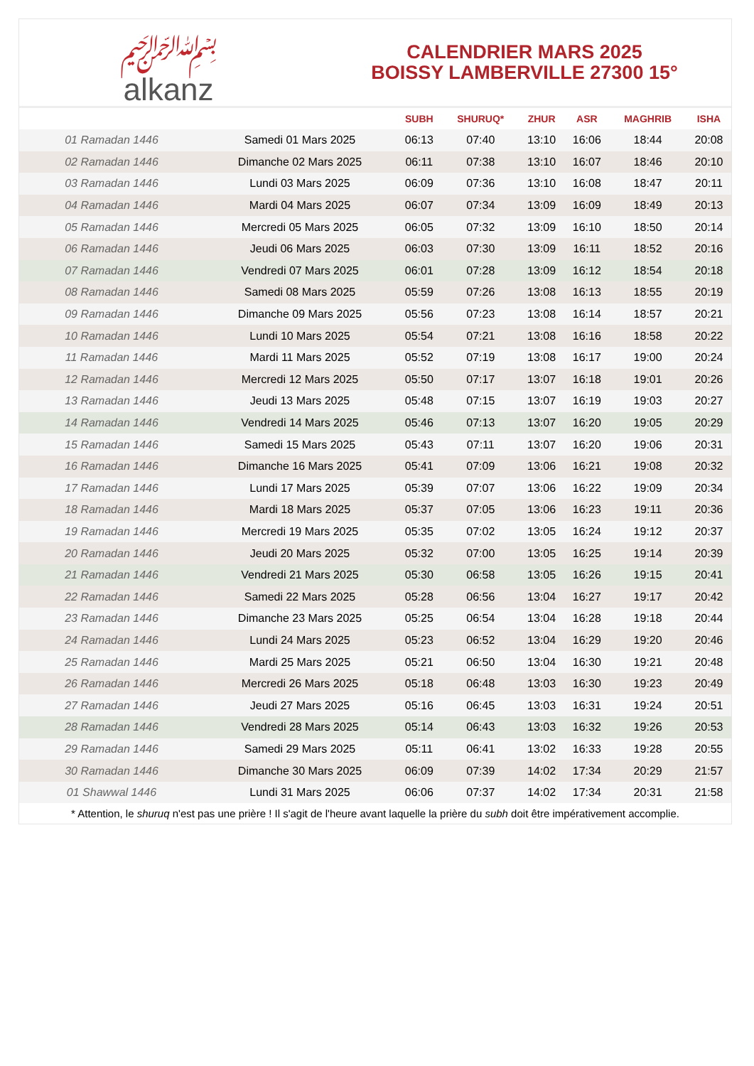﷽
alkanz
CALENDRIER MARS 2025
BOISSY LAMBERVILLE 27300 15°
| | | SUBH | SHURUQ* | ZHUR | ASR | MAGHRIB | ISHA |
| --- | --- | --- | --- | --- | --- | --- | --- |
| 01 Ramadan 1446 | Samedi 01 Mars 2025 | 06:13 | 07:40 | 13:10 | 16:06 | 18:44 | 20:08 |
| 02 Ramadan 1446 | Dimanche 02 Mars 2025 | 06:11 | 07:38 | 13:10 | 16:07 | 18:46 | 20:10 |
| 03 Ramadan 1446 | Lundi 03 Mars 2025 | 06:09 | 07:36 | 13:10 | 16:08 | 18:47 | 20:11 |
| 04 Ramadan 1446 | Mardi 04 Mars 2025 | 06:07 | 07:34 | 13:09 | 16:09 | 18:49 | 20:13 |
| 05 Ramadan 1446 | Mercredi 05 Mars 2025 | 06:05 | 07:32 | 13:09 | 16:10 | 18:50 | 20:14 |
| 06 Ramadan 1446 | Jeudi 06 Mars 2025 | 06:03 | 07:30 | 13:09 | 16:11 | 18:52 | 20:16 |
| 07 Ramadan 1446 | Vendredi 07 Mars 2025 | 06:01 | 07:28 | 13:09 | 16:12 | 18:54 | 20:18 |
| 08 Ramadan 1446 | Samedi 08 Mars 2025 | 05:59 | 07:26 | 13:08 | 16:13 | 18:55 | 20:19 |
| 09 Ramadan 1446 | Dimanche 09 Mars 2025 | 05:56 | 07:23 | 13:08 | 16:14 | 18:57 | 20:21 |
| 10 Ramadan 1446 | Lundi 10 Mars 2025 | 05:54 | 07:21 | 13:08 | 16:16 | 18:58 | 20:22 |
| 11 Ramadan 1446 | Mardi 11 Mars 2025 | 05:52 | 07:19 | 13:08 | 16:17 | 19:00 | 20:24 |
| 12 Ramadan 1446 | Mercredi 12 Mars 2025 | 05:50 | 07:17 | 13:07 | 16:18 | 19:01 | 20:26 |
| 13 Ramadan 1446 | Jeudi 13 Mars 2025 | 05:48 | 07:15 | 13:07 | 16:19 | 19:03 | 20:27 |
| 14 Ramadan 1446 | Vendredi 14 Mars 2025 | 05:46 | 07:13 | 13:07 | 16:20 | 19:05 | 20:29 |
| 15 Ramadan 1446 | Samedi 15 Mars 2025 | 05:43 | 07:11 | 13:07 | 16:20 | 19:06 | 20:31 |
| 16 Ramadan 1446 | Dimanche 16 Mars 2025 | 05:41 | 07:09 | 13:06 | 16:21 | 19:08 | 20:32 |
| 17 Ramadan 1446 | Lundi 17 Mars 2025 | 05:39 | 07:07 | 13:06 | 16:22 | 19:09 | 20:34 |
| 18 Ramadan 1446 | Mardi 18 Mars 2025 | 05:37 | 07:05 | 13:06 | 16:23 | 19:11 | 20:36 |
| 19 Ramadan 1446 | Mercredi 19 Mars 2025 | 05:35 | 07:02 | 13:05 | 16:24 | 19:12 | 20:37 |
| 20 Ramadan 1446 | Jeudi 20 Mars 2025 | 05:32 | 07:00 | 13:05 | 16:25 | 19:14 | 20:39 |
| 21 Ramadan 1446 | Vendredi 21 Mars 2025 | 05:30 | 06:58 | 13:05 | 16:26 | 19:15 | 20:41 |
| 22 Ramadan 1446 | Samedi 22 Mars 2025 | 05:28 | 06:56 | 13:04 | 16:27 | 19:17 | 20:42 |
| 23 Ramadan 1446 | Dimanche 23 Mars 2025 | 05:25 | 06:54 | 13:04 | 16:28 | 19:18 | 20:44 |
| 24 Ramadan 1446 | Lundi 24 Mars 2025 | 05:23 | 06:52 | 13:04 | 16:29 | 19:20 | 20:46 |
| 25 Ramadan 1446 | Mardi 25 Mars 2025 | 05:21 | 06:50 | 13:04 | 16:30 | 19:21 | 20:48 |
| 26 Ramadan 1446 | Mercredi 26 Mars 2025 | 05:18 | 06:48 | 13:03 | 16:30 | 19:23 | 20:49 |
| 27 Ramadan 1446 | Jeudi 27 Mars 2025 | 05:16 | 06:45 | 13:03 | 16:31 | 19:24 | 20:51 |
| 28 Ramadan 1446 | Vendredi 28 Mars 2025 | 05:14 | 06:43 | 13:03 | 16:32 | 19:26 | 20:53 |
| 29 Ramadan 1446 | Samedi 29 Mars 2025 | 05:11 | 06:41 | 13:02 | 16:33 | 19:28 | 20:55 |
| 30 Ramadan 1446 | Dimanche 30 Mars 2025 | 06:09 | 07:39 | 14:02 | 17:34 | 20:29 | 21:57 |
| 01 Shawwal 1446 | Lundi 31 Mars 2025 | 06:06 | 07:37 | 14:02 | 17:34 | 20:31 | 21:58 |
* Attention, le shuruq n'est pas une prière ! Il s'agit de l'heure avant laquelle la prière du subh doit être impérativement accomplie.